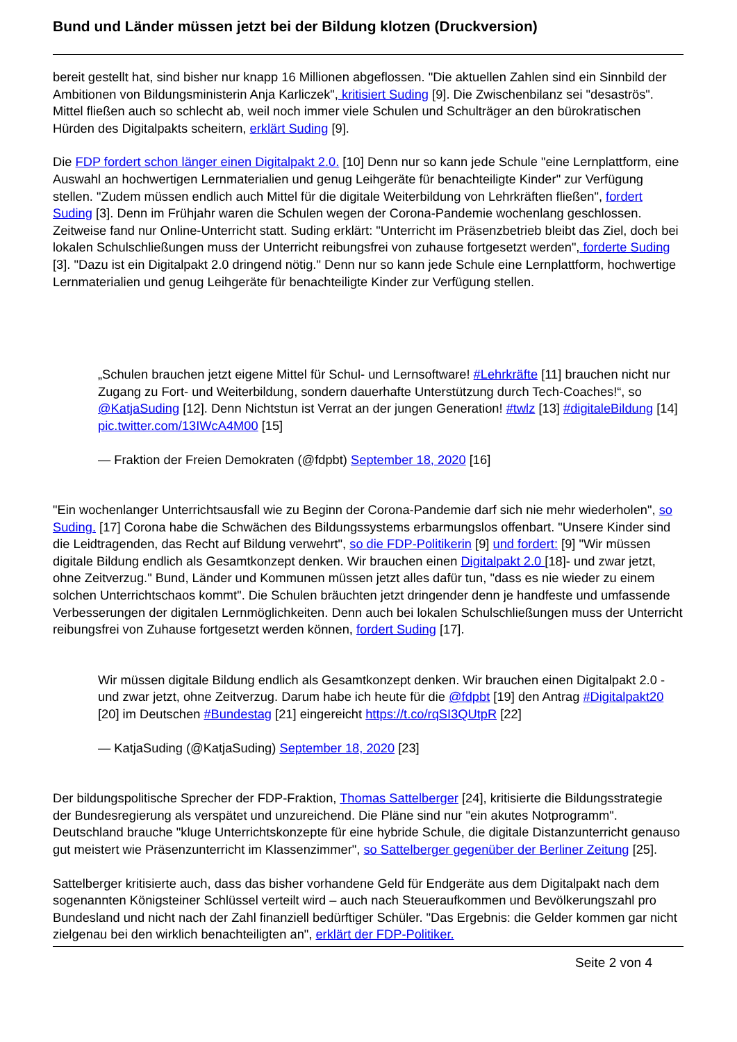Bund und Länder müssen jetzt bei der Bildung klotzen (Druckversion)
bereit gestellt hat, sind bisher nur knapp 16 Millionen abgeflossen. "Die aktuellen Zahlen sind ein Sinnbild der Ambitionen von Bildungsministerin Anja Karliczek", kritisiert Suding [9]. Die Zwischenbilanz sei "desaströs". Mittel fließen auch so schlecht ab, weil noch immer viele Schulen und Schulträger an den bürokratischen Hürden des Digitalpakts scheitern, erklärt Suding [9].
Die FDP fordert schon länger einen Digitalpakt 2.0. [10] Denn nur so kann jede Schule "eine Lernplattform, eine Auswahl an hochwertigen Lernmaterialien und genug Leihgeräte für benachteiligte Kinder" zur Verfügung stellen. "Zudem müssen endlich auch Mittel für die digitale Weiterbildung von Lehrkräften fließen", fordert Suding [3]. Denn im Frühjahr waren die Schulen wegen der Corona-Pandemie wochenlang geschlossen. Zeitweise fand nur Online-Unterricht statt. Suding erklärt: "Unterricht im Präsenzbetrieb bleibt das Ziel, doch bei lokalen Schulschließungen muss der Unterricht reibungsfrei von zuhause fortgesetzt werden", forderte Suding [3]. "Dazu ist ein Digitalpakt 2.0 dringend nötig." Denn nur so kann jede Schule eine Lernplattform, hochwertige Lernmaterialien und genug Leihgeräte für benachteiligte Kinder zur Verfügung stellen.
„Schulen brauchen jetzt eigene Mittel für Schul- und Lernsoftware! #Lehrkräfte [11] brauchen nicht nur Zugang zu Fort- und Weiterbildung, sondern dauerhafte Unterstützung durch Tech-Coaches!“, so @KatjaSuding [12]. Denn Nichtstun ist Verrat an der jungen Generation! #twlz [13] #digitaleBildung [14] pic.twitter.com/13IWcA4M00 [15]
— Fraktion der Freien Demokraten (@fdpbt) September 18, 2020 [16]
"Ein wochenlanger Unterrichtsausfall wie zu Beginn der Corona-Pandemie darf sich nie mehr wiederholen", so Suding. [17] Corona habe die Schwächen des Bildungssystems erbarmungslos offenbart. "Unsere Kinder sind die Leidtragenden, das Recht auf Bildung verwehrt", so die FDP-Politikerin [9] und fordert: [9] "Wir müssen digitale Bildung endlich als Gesamtkonzept denken. Wir brauchen einen Digitalpakt 2.0 [18]- und zwar jetzt, ohne Zeitverzug." Bund, Länder und Kommunen müssen jetzt alles dafür tun, "dass es nie wieder zu einem solchen Unterrichtschaos kommt". Die Schulen bräuchten jetzt dringender denn je handfeste und umfassende Verbesserungen der digitalen Lernmöglichkeiten. Denn auch bei lokalen Schulschließungen muss der Unterricht reibungsfrei von Zuhause fortgesetzt werden können, fordert Suding [17].
Wir müssen digitale Bildung endlich als Gesamtkonzept denken. Wir brauchen einen Digitalpakt 2.0 - und zwar jetzt, ohne Zeitverzug. Darum habe ich heute für die @fdpbt [19] den Antrag #Digitalpakt20 [20] im Deutschen #Bundestag [21] eingereicht https://t.co/rqSI3QUtpR [22]
— KatjaSuding (@KatjaSuding) September 18, 2020 [23]
Der bildungspolitische Sprecher der FDP-Fraktion, Thomas Sattelberger [24], kritisierte die Bildungsstrategie der Bundesregierung als verspätet und unzureichend. Die Pläne sind nur "ein akutes Notprogramm". Deutschland brauche "kluge Unterrichtskonzepte für eine hybride Schule, die digitale Distanzunterricht genauso gut meistert wie Präsenzunterricht im Klassenzimmer", so Sattelberger gegenüber der Berliner Zeitung [25].
Sattelberger kritisierte auch, dass das bisher vorhandene Geld für Endgeräte aus dem Digitalpakt nach dem sogenannten Königsteiner Schlüssel verteilt wird – auch nach Steueraufkommen und Bevölkerungszahl pro Bundesland und nicht nach der Zahl finanziell bedürftiger Schüler. "Das Ergebnis: die Gelder kommen gar nicht zielgenau bei den wirklich benachteiligten an", erklärt der FDP-Politiker.
Seite 2 von 4